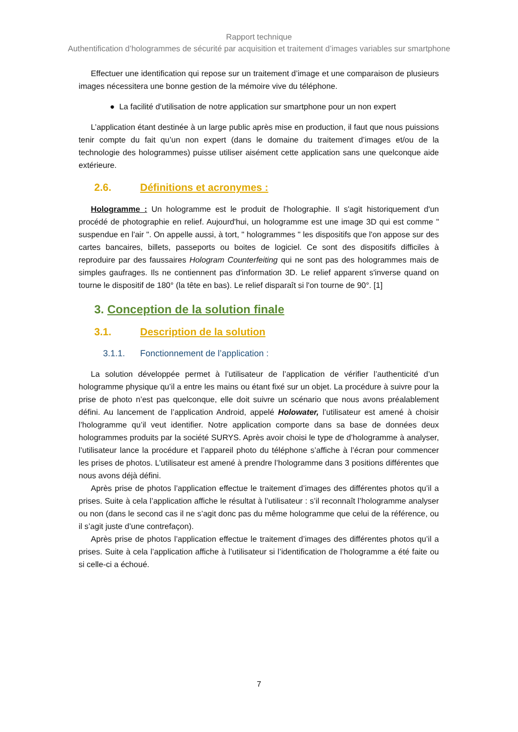Rapport technique
Authentification d’hologrammes de sécurité par acquisition et traitement d’images variables sur smartphone
Effectuer une identification qui repose sur un traitement d’image et une comparaison de plusieurs images nécessitera une bonne gestion de la mémoire vive du téléphone.
● La facilité d’utilisation de notre application sur smartphone pour un non expert
L’application étant destinée à un large public après mise en production, il faut que nous puissions tenir compte du fait qu’un non expert (dans le domaine du traitement d’images et/ou de la technologie des hologrammes) puisse utiliser aisément cette application sans une quelconque aide extérieure.
2.6. Définitions et acronymes :
Hologramme : Un hologramme est le produit de l'holographie. Il s'agit historiquement d'un procédé de photographie en relief. Aujourd'hui, un hologramme est une image 3D qui est comme " suspendue en l'air ". On appelle aussi, à tort, " hologrammes " les dispositifs que l'on appose sur des cartes bancaires, billets, passeports ou boites de logiciel. Ce sont des dispositifs difficiles à reproduire par des faussaires Hologram Counterfeiting qui ne sont pas des hologrammes mais de simples gaufrages. Ils ne contiennent pas d'information 3D. Le relief apparent s'inverse quand on tourne le dispositif de 180° (la tête en bas). Le relief disparaît si l'on tourne de 90°. [1]
3. Conception de la solution finale
3.1. Description de la solution
3.1.1. Fonctionnement de l’application :
La solution développée permet à l’utilisateur de l’application de vérifier l’authenticité d’un hologramme physique qu’il a entre les mains ou étant fixé sur un objet. La procédure à suivre pour la prise de photo n’est pas quelconque, elle doit suivre un scénario que nous avons préalablement défini. Au lancement de l’application Android, appelé Holowater, l’utilisateur est amené à choisir l’hologramme qu’il veut identifier. Notre application comporte dans sa base de données deux hologrammes produits par la société SURYS. Après avoir choisi le type de d’hologramme à analyser, l’utilisateur lance la procédure et l’appareil photo du téléphone s’affiche à l’écran pour commencer les prises de photos. L’utilisateur est amené à prendre l’hologramme dans 3 positions différentes que nous avons déjà défini.
Après prise de photos l’application effectue le traitement d’images des différentes photos qu’il a prises. Suite à cela l’application affiche le résultat à l’utilisateur : s’il reconnaît l’hologramme analyser ou non (dans le second cas il ne s’agit donc pas du même hologramme que celui de la référence, ou il s’agit juste d’une contrefaçon).
Après prise de photos l’application effectue le traitement d’images des différentes photos qu’il a prises. Suite à cela l’application affiche à l’utilisateur si l’identification de l’hologramme a été faite ou si celle-ci a échoué.
7